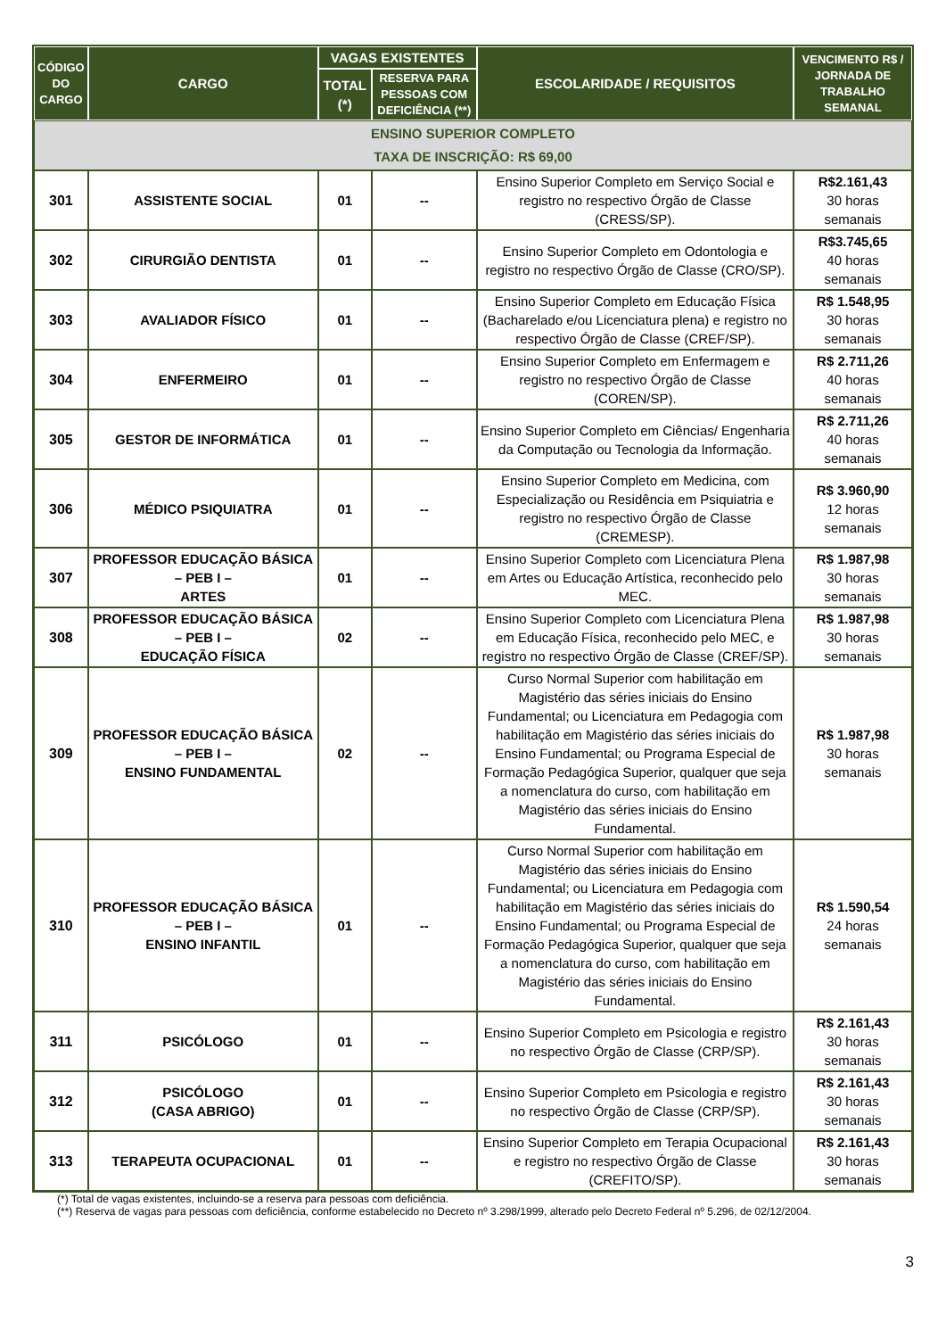| CÓDIGO DO CARGO | CARGO | VAGAS EXISTENTES | | ESCOLARIDADE / REQUISITOS | VENCIMENTO R$ / JORNADA DE TRABALHO SEMANAL |
| --- | --- | --- | --- | --- | --- |
| | | TOTAL (*) | RESERVA PARA PESSOAS COM DEFICIÊNCIA (**) | | |
| ENSINO SUPERIOR COMPLETO TAXA DE INSCRIÇÃO: R$ 69,00 | | | | | |
| 301 | ASSISTENTE SOCIAL | 01 | -- | Ensino Superior Completo em Serviço Social e registro no respectivo Órgão de Classe (CRESS/SP). | R$2.161,43 30 horas semanais |
| 302 | CIRURGIÃO DENTISTA | 01 | -- | Ensino Superior Completo em Odontologia e registro no respectivo Órgão de Classe (CRO/SP). | R$3.745,65 40 horas semanais |
| 303 | AVALIADOR FÍSICO | 01 | -- | Ensino Superior Completo em Educação Física (Bacharelado e/ou Licenciatura plena) e registro no respectivo Órgão de Classe (CREF/SP). | R$ 1.548,95 30 horas semanais |
| 304 | ENFERMEIRO | 01 | -- | Ensino Superior Completo em Enfermagem e registro no respectivo Órgão de Classe (COREN/SP). | R$ 2.711,26 40 horas semanais |
| 305 | GESTOR DE INFORMÁTICA | 01 | -- | Ensino Superior Completo em Ciências/ Engenharia da Computação ou Tecnologia da Informação. | R$ 2.711,26 40 horas semanais |
| 306 | MÉDICO PSIQUIATRA | 01 | -- | Ensino Superior Completo em Medicina, com Especialização ou Residência em Psiquiatria e registro no respectivo Órgão de Classe (CREMESP). | R$ 3.960,90 12 horas semanais |
| 307 | PROFESSOR EDUCAÇÃO BÁSICA – PEB I – ARTES | 01 | -- | Ensino Superior Completo com Licenciatura Plena em Artes ou Educação Artística, reconhecido pelo MEC. | R$ 1.987,98 30 horas semanais |
| 308 | PROFESSOR EDUCAÇÃO BÁSICA – PEB I – EDUCAÇÃO FÍSICA | 02 | -- | Ensino Superior Completo com Licenciatura Plena em Educação Física, reconhecido pelo MEC, e registro no respectivo Órgão de Classe (CREF/SP). | R$ 1.987,98 30 horas semanais |
| 309 | PROFESSOR EDUCAÇÃO BÁSICA – PEB I – ENSINO FUNDAMENTAL | 02 | -- | Curso Normal Superior com habilitação em Magistério das séries iniciais do Ensino Fundamental; ou Licenciatura em Pedagogia com habilitação em Magistério das séries iniciais do Ensino Fundamental; ou Programa Especial de Formação Pedagógica Superior, qualquer que seja a nomenclatura do curso, com habilitação em Magistério das séries iniciais do Ensino Fundamental. | R$ 1.987,98 30 horas semanais |
| 310 | PROFESSOR EDUCAÇÃO BÁSICA – PEB I – ENSINO INFANTIL | 01 | -- | Curso Normal Superior com habilitação em Magistério das séries iniciais do Ensino Fundamental; ou Licenciatura em Pedagogia com habilitação em Magistério das séries iniciais do Ensino Fundamental; ou Programa Especial de Formação Pedagógica Superior, qualquer que seja a nomenclatura do curso, com habilitação em Magistério das séries iniciais do Ensino Fundamental. | R$ 1.590,54 24 horas semanais |
| 311 | PSICÓLOGO | 01 | -- | Ensino Superior Completo em Psicologia e registro no respectivo Órgão de Classe (CRP/SP). | R$ 2.161,43 30 horas semanais |
| 312 | PSICÓLOGO (CASA ABRIGO) | 01 | -- | Ensino Superior Completo em Psicologia e registro no respectivo Órgão de Classe (CRP/SP). | R$ 2.161,43 30 horas semanais |
| 313 | TERAPEUTA OCUPACIONAL | 01 | -- | Ensino Superior Completo em Terapia Ocupacional e registro no respectivo Órgão de Classe (CREFITO/SP). | R$ 2.161,43 30 horas semanais |
(*) Total de vagas existentes, incluindo-se a reserva para pessoas com deficiência.
(**) Reserva de vagas para pessoas com deficiência, conforme estabelecido no Decreto nº 3.298/1999, alterado pelo Decreto Federal nº 5.296, de 02/12/2004.
3